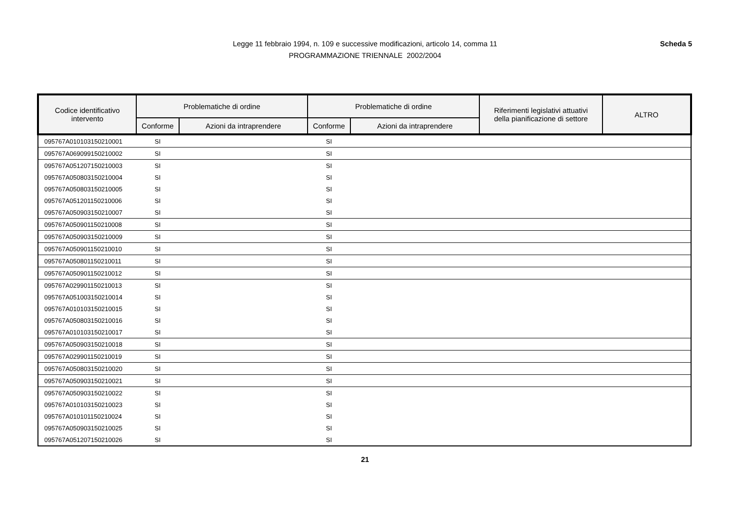Legge 11 febbraio 1994, n. 109 e successive modificazioni, articolo 14, comma 11
PROGRAMMAZIONE TRIENNALE 2002/2004
Scheda 5
| Codice identificativo intervento | Problematiche di ordine | | Problematiche di ordine | | Riferimenti legislativi attuativi della pianificazione di settore | ALTRO |
| --- | --- | --- | --- | --- | --- | --- |
| | Conforme | Azioni da intraprendere | Conforme | Azioni da intraprendere | | |
| 095767A010103150210001 | SI | | SI | | | |
| 095767A069099150210002 | SI | | SI | | | |
| 095767A051207150210003 | SI | | SI | | | |
| 095767A050803150210004 | SI | | SI | | | |
| 095767A050803150210005 | SI | | SI | | | |
| 095767A051201150210006 | SI | | SI | | | |
| 095767A050903150210007 | SI | | SI | | | |
| 095767A050901150210008 | SI | | SI | | | |
| 095767A050903150210009 | SI | | SI | | | |
| 095767A050901150210010 | SI | | SI | | | |
| 095767A050801150210011 | SI | | SI | | | |
| 095767A050901150210012 | SI | | SI | | | |
| 095767A029901150210013 | SI | | SI | | | |
| 095767A051003150210014 | SI | | SI | | | |
| 095767A010103150210015 | SI | | SI | | | |
| 095767A050803150210016 | SI | | SI | | | |
| 095767A010103150210017 | SI | | SI | | | |
| 095767A050903150210018 | SI | | SI | | | |
| 095767A029901150210019 | SI | | SI | | | |
| 095767A050803150210020 | SI | | SI | | | |
| 095767A050903150210021 | SI | | SI | | | |
| 095767A050903150210022 | SI | | SI | | | |
| 095767A010103150210023 | SI | | SI | | | |
| 095767A010101150210024 | SI | | SI | | | |
| 095767A050903150210025 | SI | | SI | | | |
| 095767A051207150210026 | SI | | SI | | | |
21